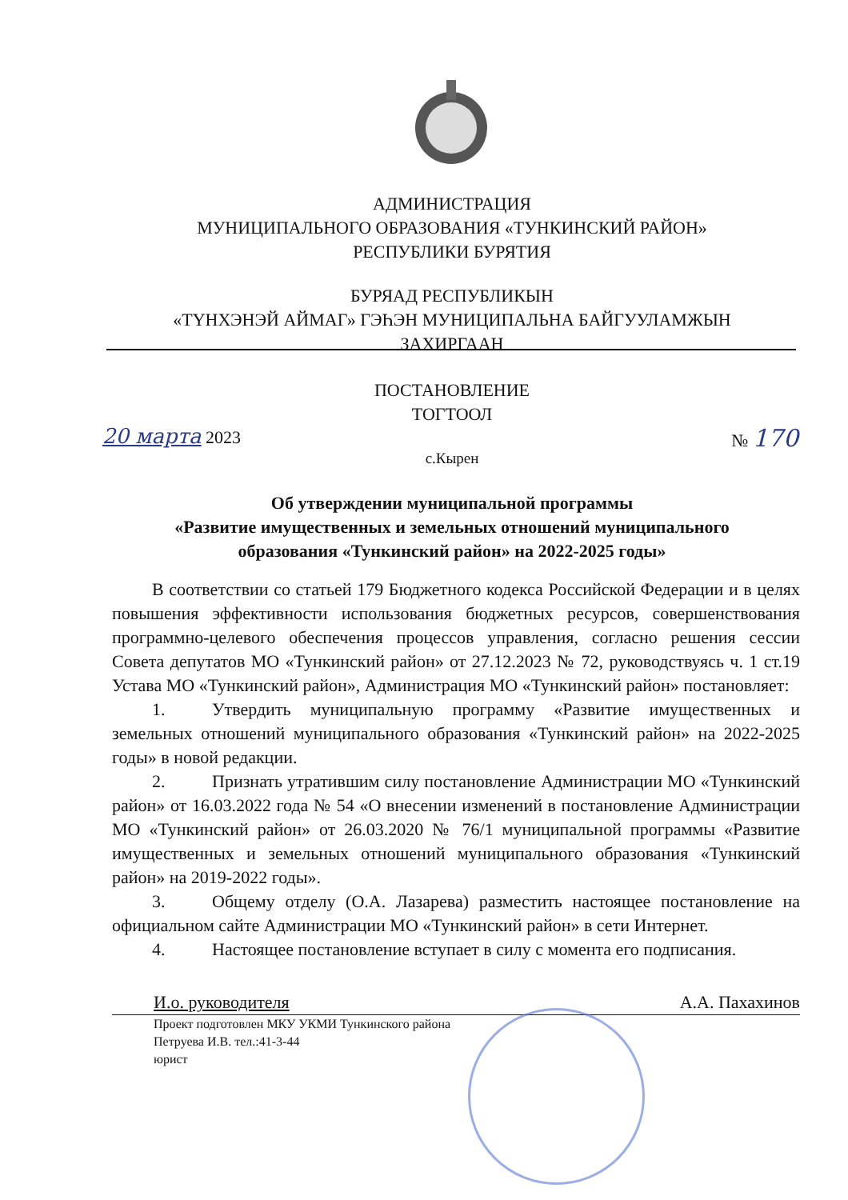АДМИНИСТРАЦИЯ
МУНИЦИПАЛЬНОГО ОБРАЗОВАНИЯ «ТУНКИНСКИЙ РАЙОН»
РЕСПУБЛИКИ БУРЯТИЯ
БУРЯАД РЕСПУБЛИКЫН
«ТҮНХЭНЭЙ АЙМАГ» ГЭҺЭН МУНИЦИПАЛЬНА БАЙГУУЛАМЖЫН
ЗАХИРГААН
ПОСТАНОВЛЕНИЕ
ТОГТООЛ
20 марта 2023 № 170
с.Кырен
Об утверждении муниципальной программы
«Развитие имущественных и земельных отношений муниципального
образования «Тункинский район» на 2022-2025 годы»
В соответствии со статьей 179 Бюджетного кодекса Российской Федерации и в целях повышения эффективности использования бюджетных ресурсов, совершенствования программно-целевого обеспечения процессов управления, согласно решения сессии Совета депутатов МО «Тункинский район» от 27.12.2023 № 72, руководствуясь ч. 1 ст.19 Устава МО «Тункинский район», Администрация МО «Тункинский район» постановляет:
1. Утвердить муниципальную программу «Развитие имущественных и земельных отношений муниципального образования «Тункинский район» на 2022-2025 годы» в новой редакции.
2. Признать утратившим силу постановление Администрации МО «Тункинский район» от 16.03.2022 года № 54 «О внесении изменений в постановление Администрации МО «Тункинский район» от 26.03.2020 № 76/1 муниципальной программы «Развитие имущественных и земельных отношений муниципального образования «Тункинский район» на 2019-2022 годы».
3. Общему отделу (О.А. Лазарева) разместить настоящее постановление на официальном сайте Администрации МО «Тункинский район» в сети Интернет.
4. Настоящее постановление вступает в силу с момента его подписания.
И.о. руководителя А.А. Пахахинов
Проект подготовлен МКУ УКМИ Тункинского района
Петруева И.В. тел.:41-3-44
юрист